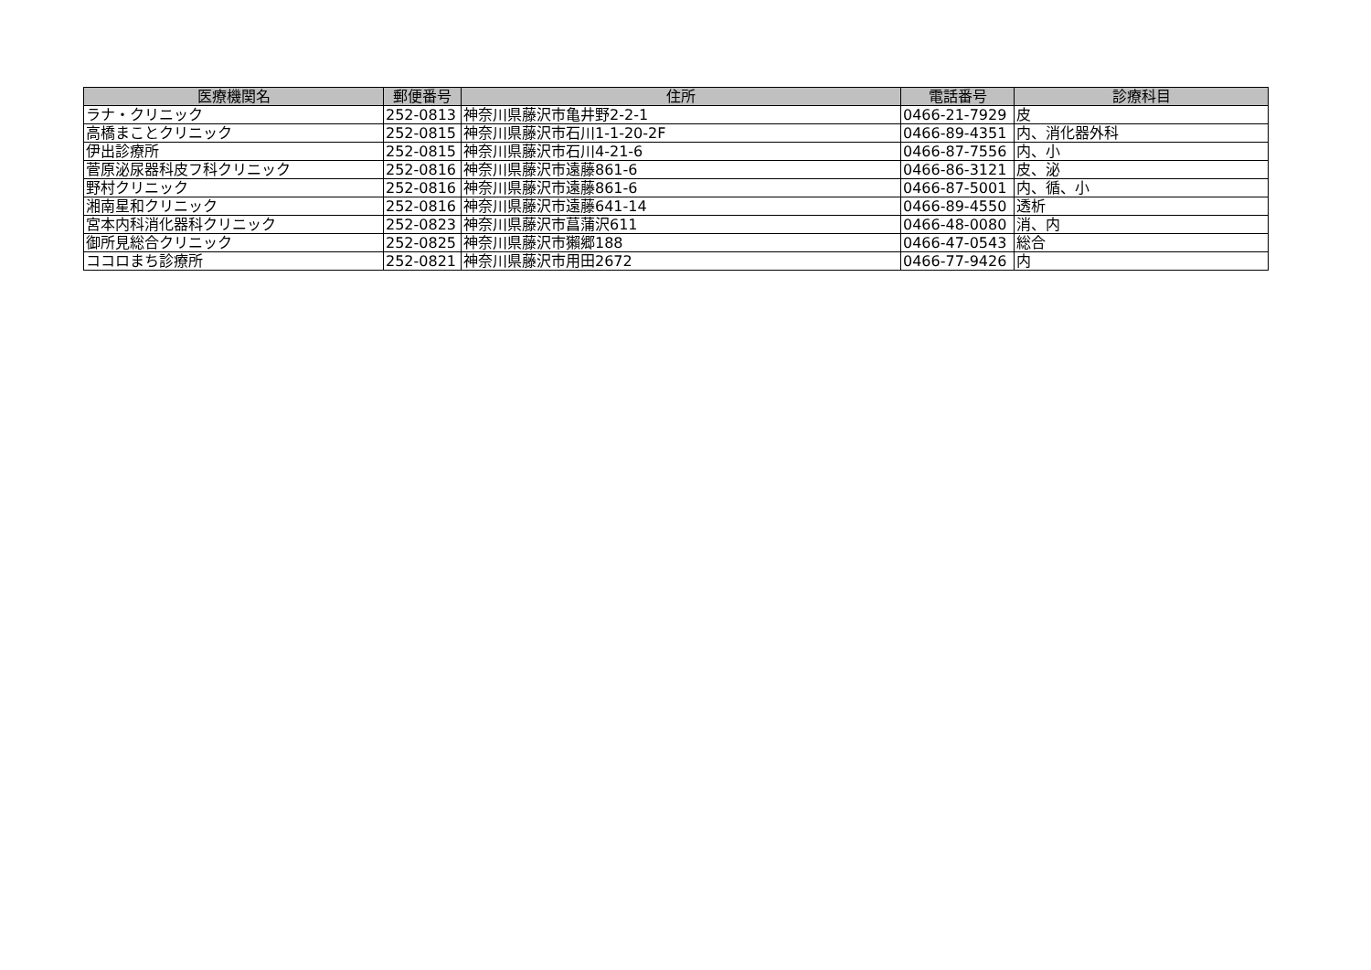| 医療機関名 | 郵便番号 | 住所 | 電話番号 | 診療科目 |
| --- | --- | --- | --- | --- |
| ラナ・クリニック | 252-0813 | 神奈川県藤沢市亀井野2-2-1 | 0466-21-7929 | 皮 |
| 高橋まことクリニック | 252-0815 | 神奈川県藤沢市石川1-1-20-2F | 0466-89-4351 | 内、消化器外科 |
| 伊出診療所 | 252-0815 | 神奈川県藤沢市石川4-21-6 | 0466-87-7556 | 内、小 |
| 菅原泌尿器科皮フ科クリニック | 252-0816 | 神奈川県藤沢市遠藤861-6 | 0466-86-3121 | 皮、泌 |
| 野村クリニック | 252-0816 | 神奈川県藤沢市遠藤861-6 | 0466-87-5001 | 内、循、小 |
| 湘南星和クリニック | 252-0816 | 神奈川県藤沢市遠藤641-14 | 0466-89-4550 | 透析 |
| 宮本内科消化器科クリニック | 252-0823 | 神奈川県藤沢市菖蒲沢611 | 0466-48-0080 | 消、内 |
| 御所見総合クリニック | 252-0825 | 神奈川県藤沢市獺郷188 | 0466-47-0543 | 総合 |
| ココロまち診療所 | 252-0821 | 神奈川県藤沢市用田2672 | 0466-77-9426 | 内 |